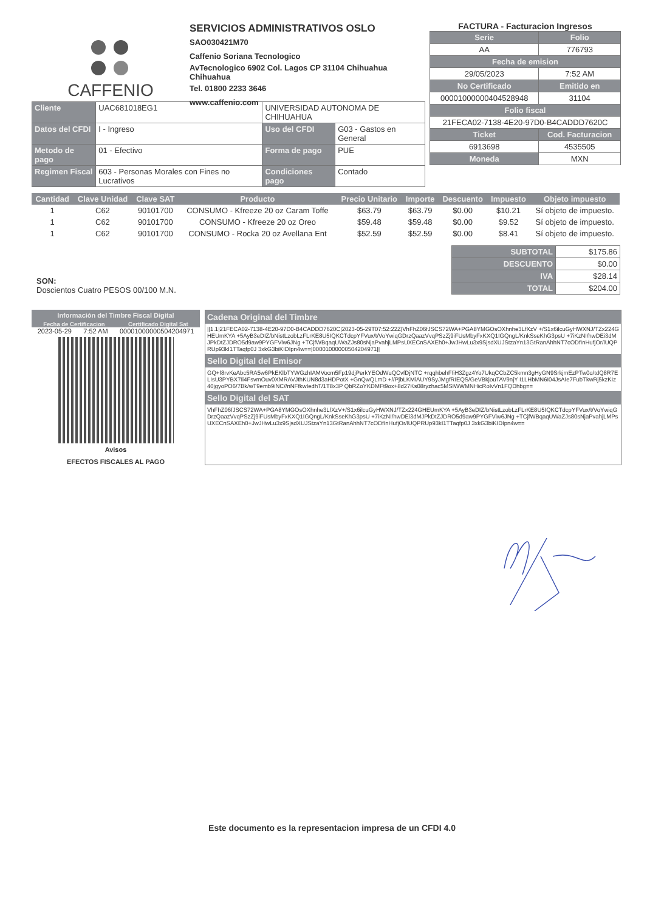CAFFENIO
SERVICIOS ADMINISTRATIVOS OSLO
SAO030421M70
Caffenio Soriana Tecnologico
AvTecnologico 6902 Col. Lagos CP 31104 Chihuahua Chihuahua
Tel. 01800 2233 3646
www.caffenio.com
FACTURA - Facturacion Ingresos
| Serie | Folio |
| AA | 776793 |
| Fecha de emision | |
| 29/05/2023 | 7:52 AM |
| No Certificado | Emitido en |
| 00001000000404528948 | 31104 |
| Folio fiscal | |
| 21FECA02-7138-4E20-97D0-B4CADDD7620C | |
| Ticket | Cod. Facturacion |
| 6913698 | 4535505 |
| Moneda | MXN |
| Cliente | UAC681018EG1 | UNIVERSIDAD AUTONOMA DE CHIHUAHUA | |
| Datos del CFDI | I - Ingreso | Uso del CFDI | G03 - Gastos en General |
| Metodo de pago | 01 - Efectivo | Forma de pago | PUE |
| Regimen Fiscal | 603 - Personas Morales con Fines no Lucrativos | Condiciones pago | Contado |
| Cantidad | Clave Unidad | Clave SAT | Producto | Precio Unitario | Importe | Descuento | Impuesto | Objeto impuesto |
| --- | --- | --- | --- | --- | --- | --- | --- | --- |
| 1 | C62 | 90101700 | CONSUMO - Kfreeze 20 oz Caram Toffe | $63.79 | $63.79 | $0.00 | $10.21 | Sí objeto de impuesto. |
| 1 | C62 | 90101700 | CONSUMO - Kfreeze 20 oz Oreo | $59.48 | $59.48 | $0.00 | $9.52 | Sí objeto de impuesto. |
| 1 | C62 | 90101700 | CONSUMO - Rocka 20 oz Avellana Ent | $52.59 | $52.59 | $0.00 | $8.41 | Sí objeto de impuesto. |
SON:
Doscientos Cuatro PESOS 00/100 M.N.
| SUBTOTAL | $175.86 |
| DESCUENTO | $0.00 |
| IVA | $28.14 |
| TOTAL | $204.00 |
Información del Timbre Fiscal Digital
Fecha de Certificacion Certificado Digital Sat
2023-05-29 7:52 AM 00001000000504204971
Avisos
EFECTOS FISCALES AL PAGO
Cadena Original del Timbre
||1.1|21FECA02-7138-4E20-97D0-B4CADDD7620C|2023-05-29T07:52:22Z|VhFhZ06fJSCS72WA+PGA8YMGOsOXhnhe3LfXzV +/S1x6ilcuGyHWXNJ/TZx224GHEUmKYA +5AyB3eDIZ/bNistLzobLzFLrKE8U5IQKCTdcpYFVux/t/VoYwiqGDrzQaazVvqPSzZj9iFUsMbyFxKXQ1IGQngL/KnkSseKhG3psU +7iKzNI/hwDEi3dMJPkDtZJDRO5d9aw9PYGFViw6JNg +TCjfWBqaqUWaZJs80sNjaPvahjLMPsUXECnSAXEh0+JwJHwLu3x9SjsdXUJStzaYn13GtRanAhhNT7cODfInHufjOr/lUQPRUp93kI1TTaqfp0J 3xkG3biKIDIpn4w==|00001000000504204971||
Sello Digital del Emisor
GQ+f8rvKeAbc5RA5w6PkEKlbTYWGzhIAMVocm5Fp19djPerkYEOdWuQCvfDjNTC +rqqhbehFfiH3Zgz4Yo7UkqCCbZC5kmn3gHyGN9SrkjmEzPTw0o/tdQ8R7ELIsU3PYBX7Ii4FsvmOuv0XMRAVJthKUN8d3aHDPotX +GnQwQLmD +//PjbLKMiAUY9SyJMgfRIEQS/GeVBkjouTAV9njY I1LHbMN6I04JsAIe7FubTkwRj5kzKIz40jgyoPO6/7Bk/wT9emb9iNC//nNFfkwIedhT/1T8x3P QbRZoYKDMFt9ox+8d27Ks08ryzhac5MSIWWMNHicRoIvVn1FQDhbg==
Sello Digital del SAT
VhFhZ06fJSCS72WA+PGA8YMGOsOXhnhe3LfXzV+/S1x6ilcuGyHWXNJ/TZx224GHEUmKYA +5AyB3eDIZ/bNistLzobLzFLrKE8U5IQKCTdcpYFVux/t/VoYwiqGDrzQaazVvqPSzZj9iFUsMbyFxKXQ1IGQngL/KnkSseKhG3psU +7iKzNI/hwDEi3dMJPkDtZJDRO5d9aw9PYGFViw6JNg +TCjfWBqaqUWaZJs80sNjaPvahjLMPsUXECnSAXEh0+JwJHwLu3x9SjsdXUJStzaYn13GtRanAhhNT7cODfInHufjOr/lUQPRUp93kI1TTaqfp0J 3xkG3biKIDIpn4w==
Este documento es la representacion impresa de un CFDI 4.0